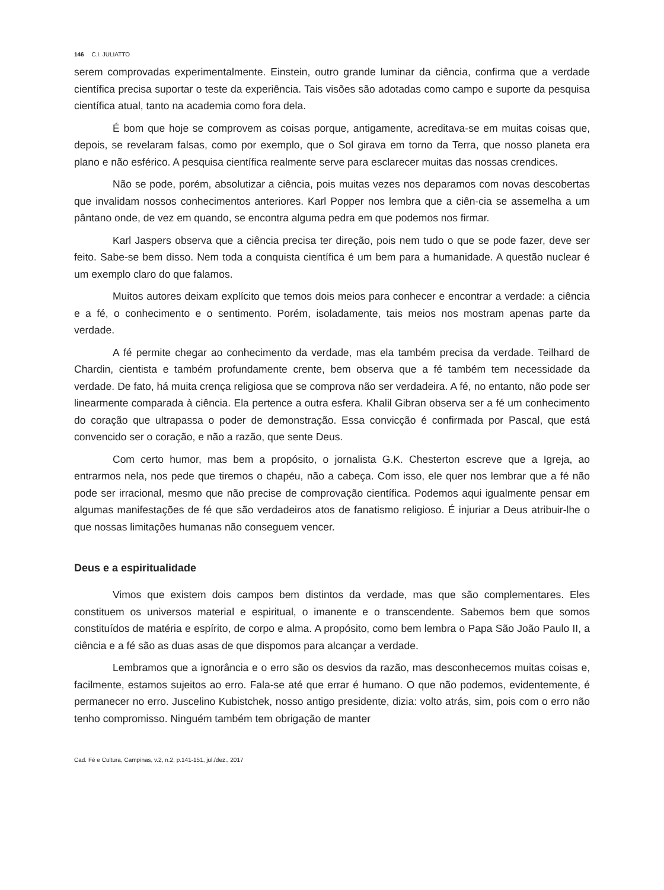146 C.I. JULIATTO
serem comprovadas experimentalmente. Einstein, outro grande luminar da ciência, confirma que a verdade científica precisa suportar o teste da experiência. Tais visões são adotadas como campo e suporte da pesquisa científica atual, tanto na academia como fora dela.
É bom que hoje se comprovem as coisas porque, antigamente, acreditava-se em muitas coisas que, depois, se revelaram falsas, como por exemplo, que o Sol girava em torno da Terra, que nosso planeta era plano e não esférico. A pesquisa científica realmente serve para esclarecer muitas das nossas crendices.
Não se pode, porém, absolutizar a ciência, pois muitas vezes nos deparamos com novas descobertas que invalidam nossos conhecimentos anteriores. Karl Popper nos lembra que a ciên-cia se assemelha a um pântano onde, de vez em quando, se encontra alguma pedra em que podemos nos firmar.
Karl Jaspers observa que a ciência precisa ter direção, pois nem tudo o que se pode fazer, deve ser feito. Sabe-se bem disso. Nem toda a conquista científica é um bem para a humanidade. A questão nuclear é um exemplo claro do que falamos.
Muitos autores deixam explícito que temos dois meios para conhecer e encontrar a verdade: a ciência e a fé, o conhecimento e o sentimento. Porém, isoladamente, tais meios nos mostram apenas parte da verdade.
A fé permite chegar ao conhecimento da verdade, mas ela também precisa da verdade. Teilhard de Chardin, cientista e também profundamente crente, bem observa que a fé também tem necessidade da verdade. De fato, há muita crença religiosa que se comprova não ser verdadeira. A fé, no entanto, não pode ser linearmente comparada à ciência. Ela pertence a outra esfera. Khalil Gibran observa ser a fé um conhecimento do coração que ultrapassa o poder de demonstração. Essa convicção é confirmada por Pascal, que está convencido ser o coração, e não a razão, que sente Deus.
Com certo humor, mas bem a propósito, o jornalista G.K. Chesterton escreve que a Igreja, ao entrarmos nela, nos pede que tiremos o chapéu, não a cabeça. Com isso, ele quer nos lembrar que a fé não pode ser irracional, mesmo que não precise de comprovação científica. Podemos aqui igualmente pensar em algumas manifestações de fé que são verdadeiros atos de fanatismo religioso. É injuriar a Deus atribuir-lhe o que nossas limitações humanas não conseguem vencer.
Deus e a espiritualidade
Vimos que existem dois campos bem distintos da verdade, mas que são complementares. Eles constituem os universos material e espiritual, o imanente e o transcendente. Sabemos bem que somos constituídos de matéria e espírito, de corpo e alma. A propósito, como bem lembra o Papa São João Paulo II, a ciência e a fé são as duas asas de que dispomos para alcançar a verdade.
Lembramos que a ignorância e o erro são os desvios da razão, mas desconhecemos muitas coisas e, facilmente, estamos sujeitos ao erro. Fala-se até que errar é humano. O que não podemos, evidentemente, é permanecer no erro. Juscelino Kubistchek, nosso antigo presidente, dizia: volto atrás, sim, pois com o erro não tenho compromisso. Ninguém também tem obrigação de manter
Cad. Fé e Cultura, Campinas, v.2, n.2, p.141-151, jul./dez., 2017